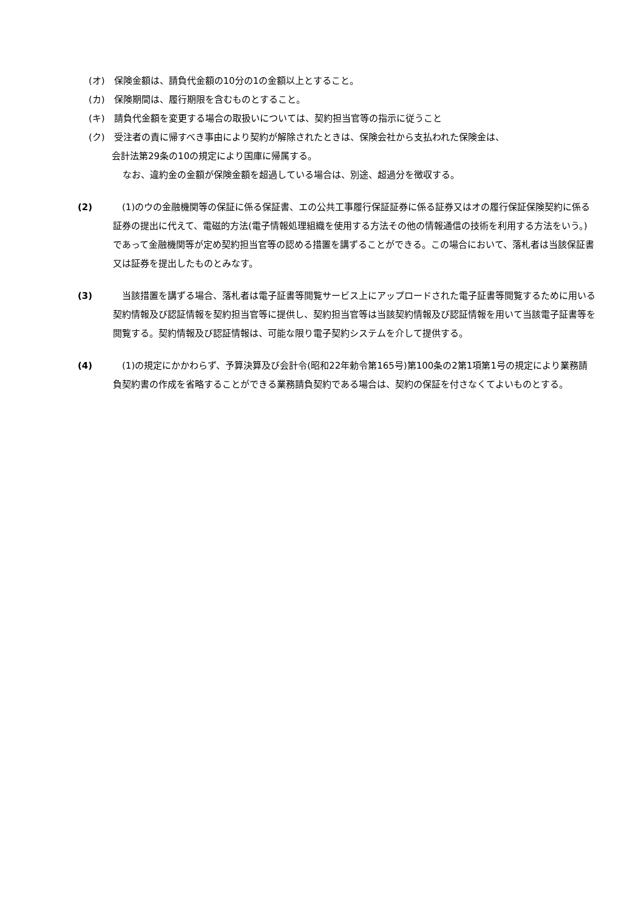(オ)　保険金額は、請負代金額の10分の1の金額以上とすること。
(カ)　保険期間は、履行期限を含むものとすること。
(キ)　請負代金額を変更する場合の取扱いについては、契約担当官等の指示に従うこと
(ク)　受注者の責に帰すべき事由により契約が解除されたときは、保険会社から支払われた保険金は、
会計法第29条の10の規定により国庫に帰属する。
なお、違約金の金額が保険金額を超過している場合は、別途、超過分を徴収する。
(2) 　(1)のウの金融機関等の保証に係る保証書、エの公共工事履行保証証券に係る証券又はオの履行保証保険契約に係る証券の提出に代えて、電磁的方法(電子情報処理組織を使用する方法その他の情報通信の技術を利用する方法をいう。)であって金融機関等が定め契約担当官等の認める措置を講ずることができる。この場合において、落札者は当該保証書又は証券を提出したものとみなす。
(3) 　当該措置を講ずる場合、落札者は電子証書等閲覧サービス上にアップロードされた電子証書等閲覧するために用いる契約情報及び認証情報を契約担当官等に提供し、契約担当官等は当該契約情報及び認証情報を用いて当該電子証書等を閲覧する。契約情報及び認証情報は、可能な限り電子契約システムを介して提供する。
(4) 　(1)の規定にかかわらず、予算決算及び会計令(昭和22年勅令第165号)第100条の2第1項第1号の規定により業務請負契約書の作成を省略することができる業務請負契約である場合は、契約の保証を付さなくてよいものとする。